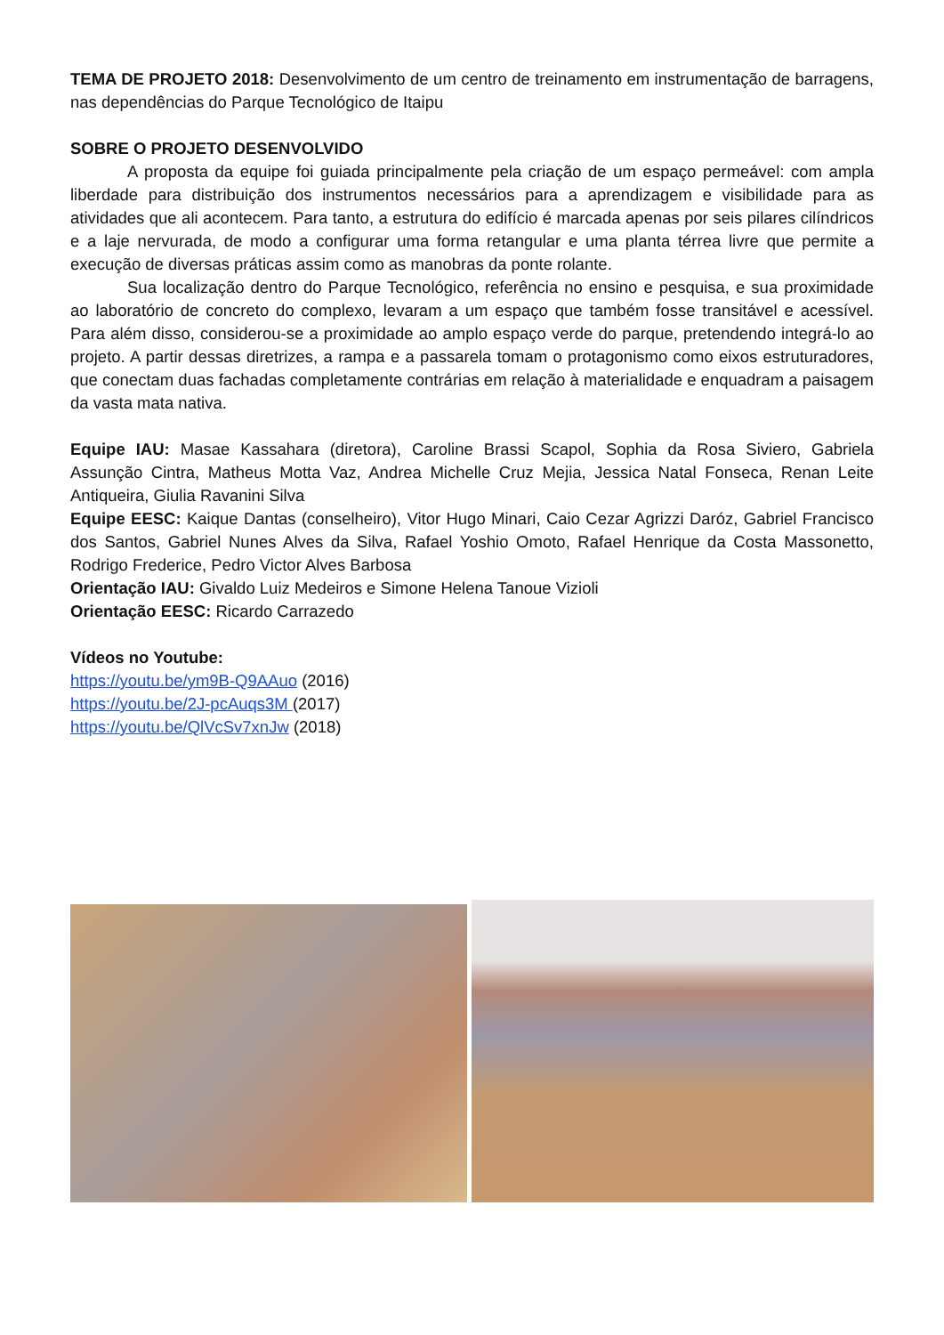TEMA DE PROJETO 2018: Desenvolvimento de um centro de treinamento em instrumentação de barragens, nas dependências do Parque Tecnológico de Itaipu
SOBRE O PROJETO DESENVOLVIDO
A proposta da equipe foi guiada principalmente pela criação de um espaço permeável: com ampla liberdade para distribuição dos instrumentos necessários para a aprendizagem e visibilidade para as atividades que ali acontecem. Para tanto, a estrutura do edifício é marcada apenas por seis pilares cilíndricos e a laje nervurada, de modo a configurar uma forma retangular e uma planta térrea livre que permite a execução de diversas práticas assim como as manobras da ponte rolante.
Sua localização dentro do Parque Tecnológico, referência no ensino e pesquisa, e sua proximidade ao laboratório de concreto do complexo, levaram a um espaço que também fosse transitável e acessível. Para além disso, considerou-se a proximidade ao amplo espaço verde do parque, pretendendo integrá-lo ao projeto. A partir dessas diretrizes, a rampa e a passarela tomam o protagonismo como eixos estruturadores, que conectam duas fachadas completamente contrárias em relação à materialidade e enquadram a paisagem da vasta mata nativa.
Equipe IAU: Masae Kassahara (diretora), Caroline Brassi Scapol, Sophia da Rosa Siviero, Gabriela Assunção Cintra, Matheus Motta Vaz, Andrea Michelle Cruz Mejia, Jessica Natal Fonseca, Renan Leite Antiqueira, Giulia Ravanini Silva
Equipe EESC: Kaique Dantas (conselheiro), Vitor Hugo Minari, Caio Cezar Agrizzi Daróz, Gabriel Francisco dos Santos, Gabriel Nunes Alves da Silva, Rafael Yoshio Omoto, Rafael Henrique da Costa Massonetto, Rodrigo Frederice, Pedro Victor Alves Barbosa
Orientação IAU: Givaldo Luiz Medeiros e Simone Helena Tanoue Vizioli
Orientação EESC: Ricardo Carrazedo
Vídeos no Youtube:
https://youtu.be/ym9B-Q9AAuo (2016)
https://youtu.be/2J-pcAuqs3M (2017)
https://youtu.be/QlVcSv7xnJw (2018)